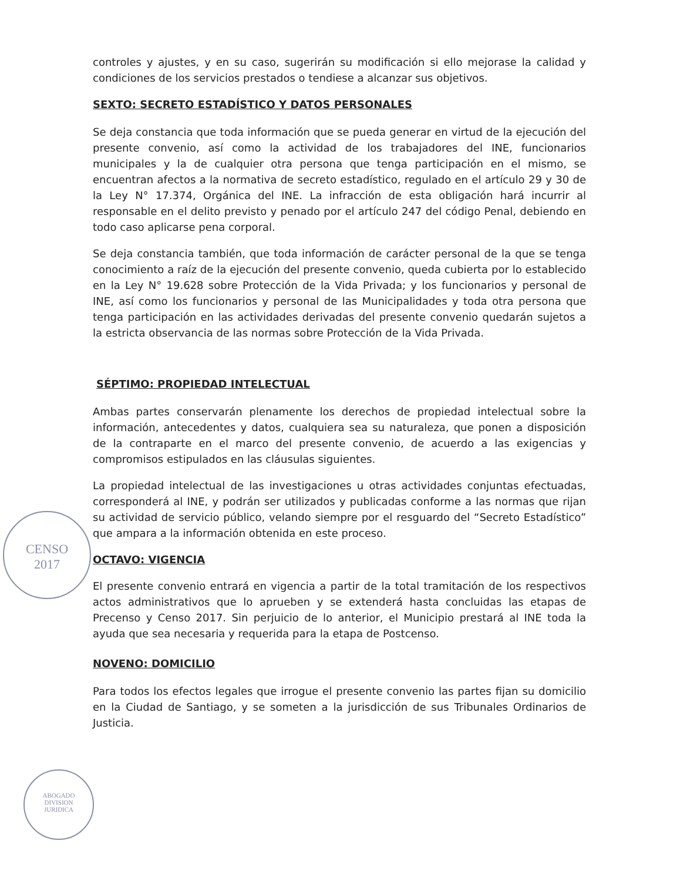controles y ajustes, y en su caso, sugerirán su modificación si ello mejorase la calidad y condiciones de los servicios prestados o tendiese a alcanzar sus objetivos.
SEXTO: SECRETO ESTADÍSTICO Y DATOS PERSONALES
Se deja constancia que toda información que se pueda generar en virtud de la ejecución del presente convenio, así como la actividad de los trabajadores del INE, funcionarios municipales y la de cualquier otra persona que tenga participación en el mismo, se encuentran afectos a la normativa de secreto estadístico, regulado en el artículo 29 y 30 de la Ley N° 17.374, Orgánica del INE. La infracción de esta obligación hará incurrir al responsable en el delito previsto y penado por el artículo 247 del código Penal, debiendo en todo caso aplicarse pena corporal.
Se deja constancia también, que toda información de carácter personal de la que se tenga conocimiento a raíz de la ejecución del presente convenio, queda cubierta por lo establecido en la Ley N° 19.628 sobre Protección de la Vida Privada; y los funcionarios y personal de INE, así como los funcionarios y personal de las Municipalidades y toda otra persona que tenga participación en las actividades derivadas del presente convenio quedarán sujetos a la estricta observancia de las normas sobre Protección de la Vida Privada.
SÉPTIMO: PROPIEDAD INTELECTUAL
Ambas partes conservarán plenamente los derechos de propiedad intelectual sobre la información, antecedentes y datos, cualquiera sea su naturaleza, que ponen a disposición de la contraparte en el marco del presente convenio, de acuerdo a las exigencias y compromisos estipulados en las cláusulas siguientes.
La propiedad intelectual de las investigaciones u otras actividades conjuntas efectuadas, corresponderá al INE, y podrán ser utilizados y publicadas conforme a las normas que rijan su actividad de servicio público, velando siempre por el resguardo del “Secreto Estadístico” que ampara a la información obtenida en este proceso.
OCTAVO: VIGENCIA
El presente convenio entrará en vigencia a partir de la total tramitación de los respectivos actos administrativos que lo aprueben y se extenderá hasta concluidas las etapas de Precenso y Censo 2017. Sin perjuicio de lo anterior, el Municipio prestará al INE toda la ayuda que sea necesaria y requerida para la etapa de Postcenso.
NOVENO: DOMICILIO
Para todos los efectos legales que irrogue el presente convenio las partes fijan su domicilio en la Ciudad de Santiago, y se someten a la jurisdicción de sus Tribunales Ordinarios de Justicia.
CENSO
2017
ABOGADO
DIVISION
JURIDICA